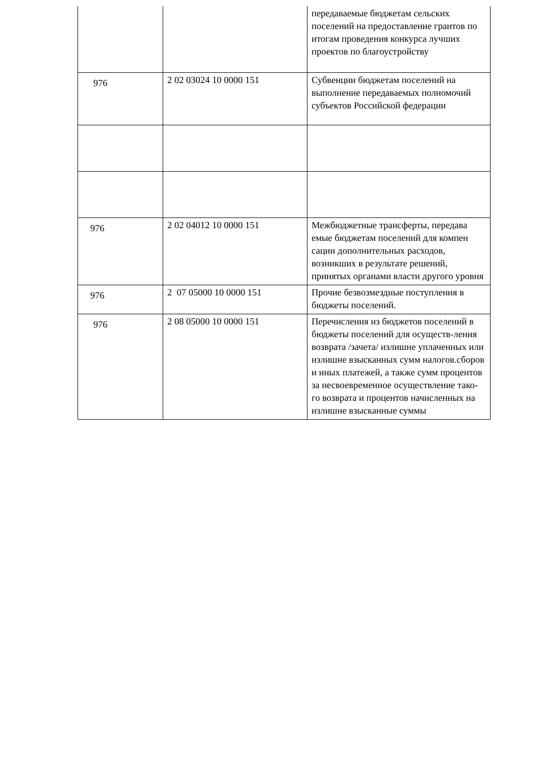| | | передаваемые бюджетам сельских поселений на предоставление грантов по итогам проведения конкурса лучших проектов по благоустройству |
| 976 | 2 02 03024 10 0000 151 | Субвенции бюджетам поселений на выполнение передаваемых полномочий субъектов Российской федерации |
| 976 | 2 02 04012 10 0000 151 | Межбюджетные трансферты, передава емые бюджетам поселений для компен сации дополнительных расходов, возникших в результате решений, принятых органами власти другого уровня |
| 976 | 2 07 05000 10 0000 151 | Прочие безвозмездные поступления в бюджеты поселений. |
| 976 | 2 08 05000 10 0000 151 | Перечисления из бюджетов поселений в бюджеты поселений для осуществ-ления возврата /зачета/ излишне уплаченных или излишне взысканных сумм налогов.сборов и иных платежей, а также сумм процентов за несвоевременное осуществление тако-го возврата и процентов начисленных на излишне взысканные суммы |